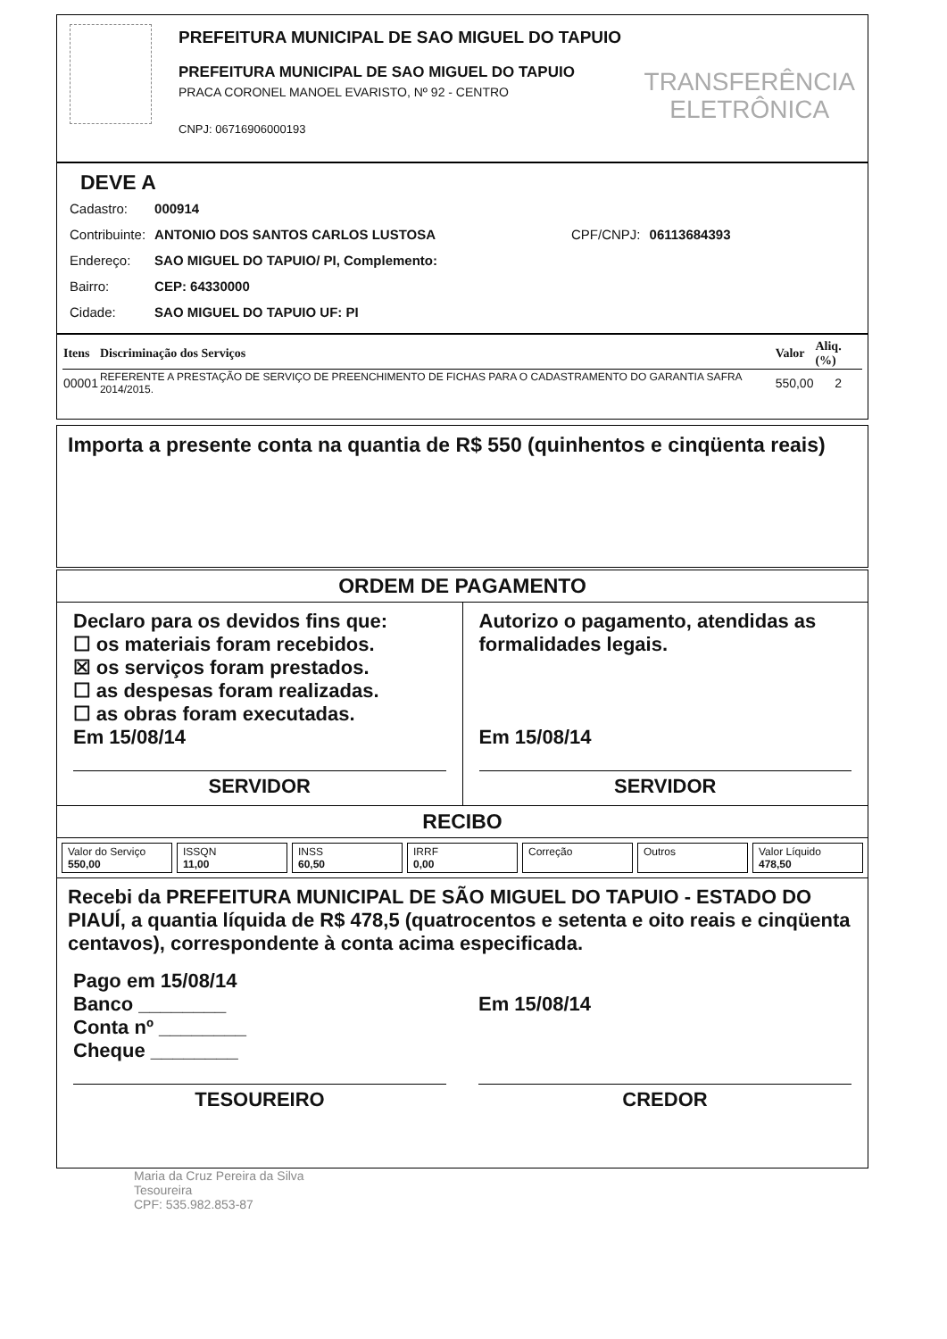PREFEITURA MUNICIPAL DE SAO MIGUEL DO TAPUIO
PREFEITURA MUNICIPAL DE SAO MIGUEL DO TAPUIO
PRACA CORONEL MANOEL EVARISTO, Nº 92 - CENTRO
CNPJ: 06716906000193
TRANSFERÊNCIA
ELETRÔNICA
DEVE A
| Cadastro: | 000914 | | |
| Contribuinte: | ANTONIO DOS SANTOS CARLOS LUSTOSA | CPF/CNPJ: | 06113684393 |
| Endereço: | SAO MIGUEL DO TAPUIO/ PI, Complemento: | | |
| Bairro: | CEP: 64330000 | | |
| Cidade: | SAO MIGUEL DO TAPUIO UF: PI | | |
| Itens | Discriminação dos Serviços | Valor | Aliq.(%) |
| --- | --- | --- | --- |
| 00001 | REFERENTE A PRESTAÇÃO DE SERVIÇO DE PREENCHIMENTO DE FICHAS PARA O CADASTRAMENTO DO GARANTIA SAFRA 2014/2015. | 550,00 | 2 |
Importa a presente conta na quantia de R$ 550 (quinhentos e cinqüenta reais)
ORDEM DE PAGAMENTO
Declaro para os devidos fins que:
☐ os materiais foram recebidos.
☒ os serviços foram prestados.
☐ as despesas foram realizadas.
☐ as obras foram executadas.
Em 15/08/14
SERVIDOR
Autorizo o pagamento, atendidas as formalidades legais.
Em 15/08/14
SERVIDOR
RECIBO
| Valor do Serviço 550,00 | ISSQN 11,00 | INSS 60,50 | IRRF 0,00 | Correção | Outros | Valor Líquido 478,50 |
Recebi da PREFEITURA MUNICIPAL DE SÃO MIGUEL DO TAPUIO - ESTADO DO PIAUÍ, a quantia líquida de R$ 478,5 (quatrocentos e setenta e oito reais e cinqüenta centavos), correspondente à conta acima especificada.
Pago em 15/08/14
Banco ________
Conta nº ________
Cheque ________
TESOUREIRO
Em 15/08/14
CREDOR
Maria da Cruz Pereira da Silva
Tesoureira
CPF: 535.982.853-87